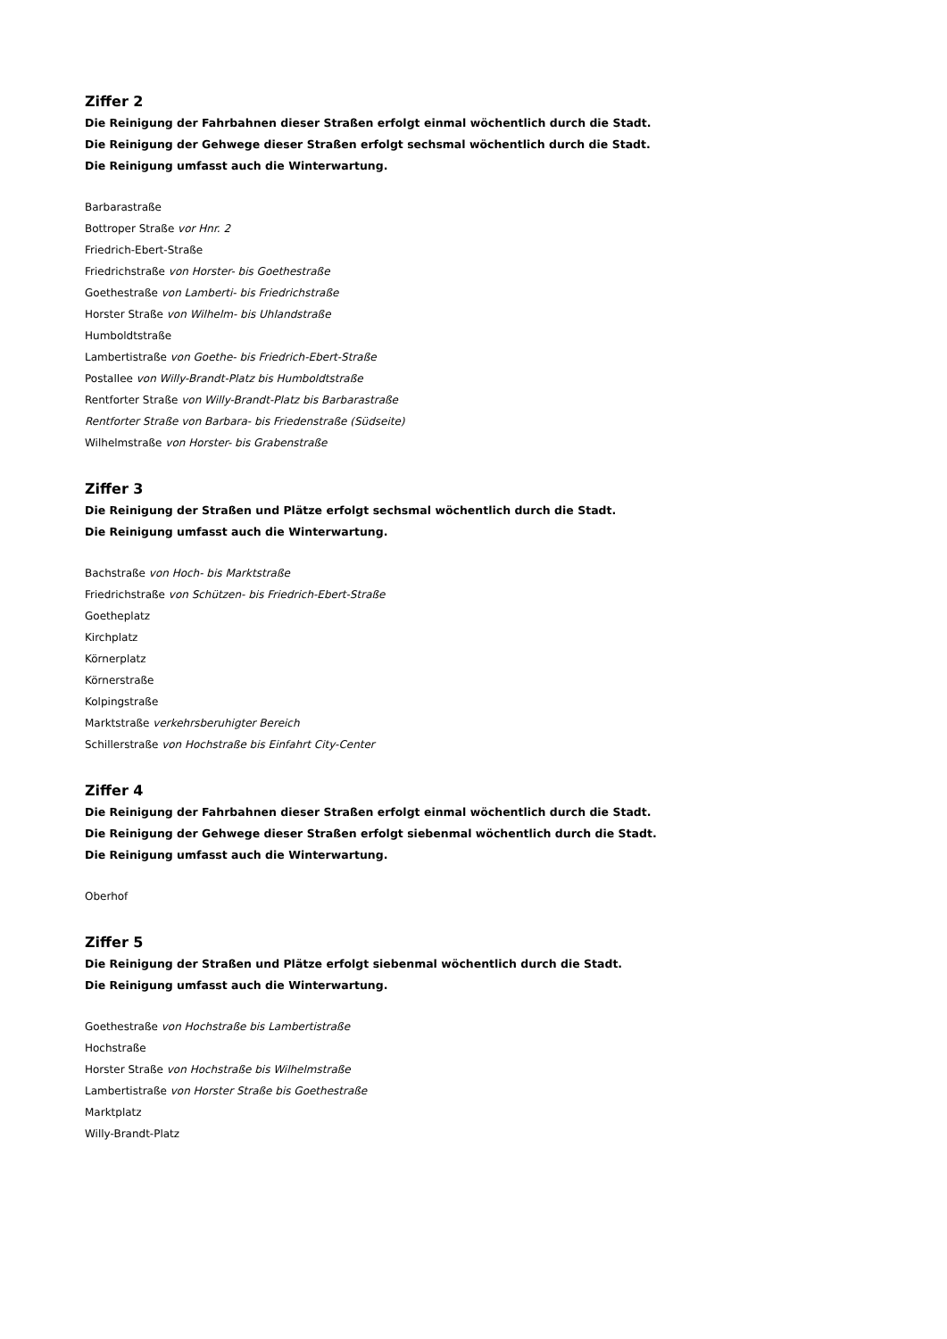Ziffer 2
Die Reinigung der Fahrbahnen dieser Straßen erfolgt einmal wöchentlich durch die Stadt.
Die Reinigung der Gehwege dieser Straßen erfolgt sechsmal wöchentlich durch die Stadt.
Die Reinigung umfasst auch die Winterwartung.
Barbarastraße
Bottroper Straße vor Hnr. 2
Friedrich-Ebert-Straße
Friedrichstraße von Horster- bis Goethestraße
Goethestraße von Lamberti- bis Friedrichstraße
Horster Straße von Wilhelm- bis Uhlandstraße
Humboldtstraße
Lambertistraße von Goethe- bis Friedrich-Ebert-Straße
Postallee von Willy-Brandt-Platz bis Humboldtstraße
Rentforter Straße von Willy-Brandt-Platz bis Barbarastraße
Rentforter Straße von Barbara- bis Friedenstraße (Südseite)
Wilhelmstraße von Horster- bis Grabenstraße
Ziffer 3
Die Reinigung der Straßen und Plätze erfolgt sechsmal wöchentlich durch die Stadt.
Die Reinigung umfasst auch die Winterwartung.
Bachstraße von Hoch- bis Marktstraße
Friedrichstraße von Schützen- bis Friedrich-Ebert-Straße
Goetheplatz
Kirchplatz
Körnerplatz
Körnerstraße
Kolpingstraße
Marktstraße verkehrsberuhigter Bereich
Schillerstraße von Hochstraße bis Einfahrt City-Center
Ziffer 4
Die Reinigung der Fahrbahnen dieser Straßen erfolgt einmal wöchentlich durch die Stadt.
Die Reinigung der Gehwege dieser Straßen erfolgt siebenmal wöchentlich durch die Stadt.
Die Reinigung umfasst auch die Winterwartung.
Oberhof
Ziffer 5
Die Reinigung der Straßen und Plätze erfolgt siebenmal wöchentlich durch die Stadt.
Die Reinigung umfasst auch die Winterwartung.
Goethestraße von Hochstraße bis Lambertistraße
Hochstraße
Horster Straße von Hochstraße bis Wilhelmstraße
Lambertistraße von Horster Straße bis Goethestraße
Marktplatz
Willy-Brandt-Platz